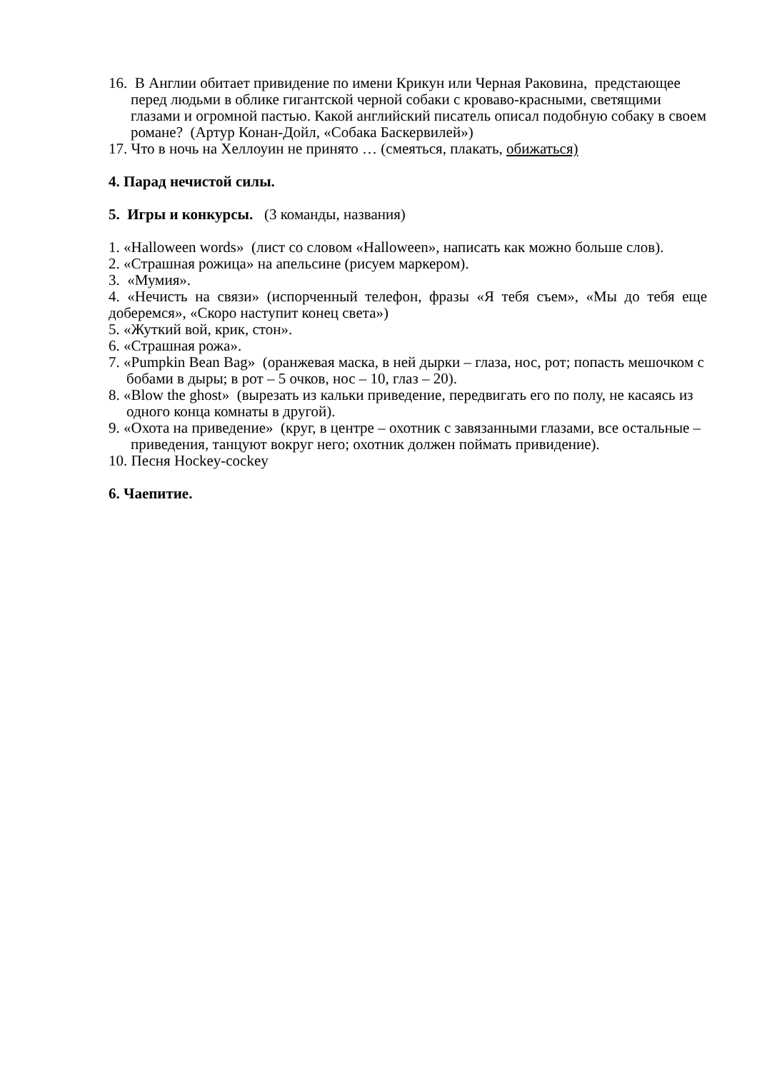16. В Англии обитает привидение по имени Крикун или Черная Раковина, предстающее перед людьми в облике гигантской черной собаки с кроваво-красными, светящими глазами и огромной пастью. Какой английский писатель описал подобную собаку в своем романе? (Артур Конан-Дойл, «Собака Баскервилей»)
17. Что в ночь на Хеллоуин не принято … (смеяться, плакать, обижаться)
4. Парад нечистой силы.
5. Игры и конкурсы. (3 команды, названия)
1. «Halloween words» (лист со словом «Halloween», написать как можно больше слов).
2. «Страшная рожица» на апельсине (рисуем маркером).
3. «Мумия».
4. «Нечисть на связи» (испорченный телефон, фразы «Я тебя съем», «Мы до тебя еще доберемся», «Скоро наступит конец света»)
5. «Жуткий вой, крик, стон».
6. «Страшная рожа».
7. «Pumpkin Bean Bag» (оранжевая маска, в ней дырки – глаза, нос, рот; попасть мешочком с бобами в дыры; в рот – 5 очков, нос – 10, глаз – 20).
8. «Blow the ghost» (вырезать из кальки приведение, передвигать его по полу, не касаясь из одного конца комнаты в другой).
9. «Охота на приведение» (круг, в центре – охотник с завязанными глазами, все остальные – приведения, танцуют вокруг него; охотник должен поймать привидение).
10. Песня Hockey-cockey
6. Чаепитие.